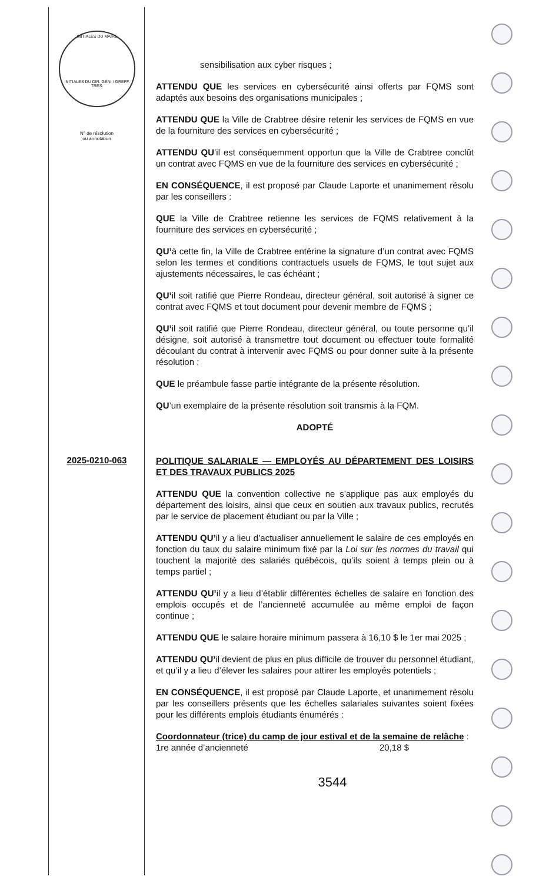INITIALES DU MAIRE
INITIALES DU DIR. GÉN. / GREFF. TRÉS.
N° de résolution
ou annotation
sensibilisation aux cyber risques ;
ATTENDU QUE les services en cybersécurité ainsi offerts par FQMS sont adaptés aux besoins des organisations municipales ;
ATTENDU QUE la Ville de Crabtree désire retenir les services de FQMS en vue de la fourniture des services en cybersécurité ;
ATTENDU QU’il est conséquemment opportun que la Ville de Crabtree conclût un contrat avec FQMS en vue de la fourniture des services en cybersécurité ;
EN CONSÉQUENCE, il est proposé par Claude Laporte et unanimement résolu par les conseillers :
QUE la Ville de Crabtree retienne les services de FQMS relativement à la fourniture des services en cybersécurité ;
QU’à cette fin, la Ville de Crabtree entérine la signature d’un contrat avec FQMS selon les termes et conditions contractuels usuels de FQMS, le tout sujet aux ajustements nécessaires, le cas échéant ;
QU’il soit ratifié que Pierre Rondeau, directeur général, soit autorisé à signer ce contrat avec FQMS et tout document pour devenir membre de FQMS ;
QU’il soit ratifié que Pierre Rondeau, directeur général, ou toute personne qu’il désigne, soit autorisé à transmettre tout document ou effectuer toute formalité découlant du contrat à intervenir avec FQMS ou pour donner suite à la présente résolution ;
QUE le préambule fasse partie intégrante de la présente résolution.
QU’un exemplaire de la présente résolution soit transmis à la FQM.
ADOPTÉ
2025-0210-063
POLITIQUE SALARIALE — EMPLOYÉS AU DÉPARTEMENT DES LOISIRS ET DES TRAVAUX PUBLICS 2025
ATTENDU QUE la convention collective ne s’applique pas aux employés du département des loisirs, ainsi que ceux en soutien aux travaux publics, recrutés par le service de placement étudiant ou par la Ville ;
ATTENDU QU’il y a lieu d’actualiser annuellement le salaire de ces employés en fonction du taux du salaire minimum fixé par la Loi sur les normes du travail qui touchent la majorité des salariés québécois, qu’ils soient à temps plein ou à temps partiel ;
ATTENDU QU’il y a lieu d’établir différentes échelles de salaire en fonction des emplois occupés et de l’ancienneté accumulée au même emploi de façon continue ;
ATTENDU QUE le salaire horaire minimum passera à 16,10 $ le 1er mai 2025 ;
ATTENDU QU’il devient de plus en plus difficile de trouver du personnel étudiant, et qu’il y a lieu d’élever les salaires pour attirer les employés potentiels ;
EN CONSÉQUENCE, il est proposé par Claude Laporte, et unanimement résolu par les conseillers présents que les échelles salariales suivantes soient fixées pour les différents emplois étudiants énumérés :
Coordonnateur (trice) du camp de jour estival et de la semaine de relâche :
1re année d’ancienneté 20,18 $
3544